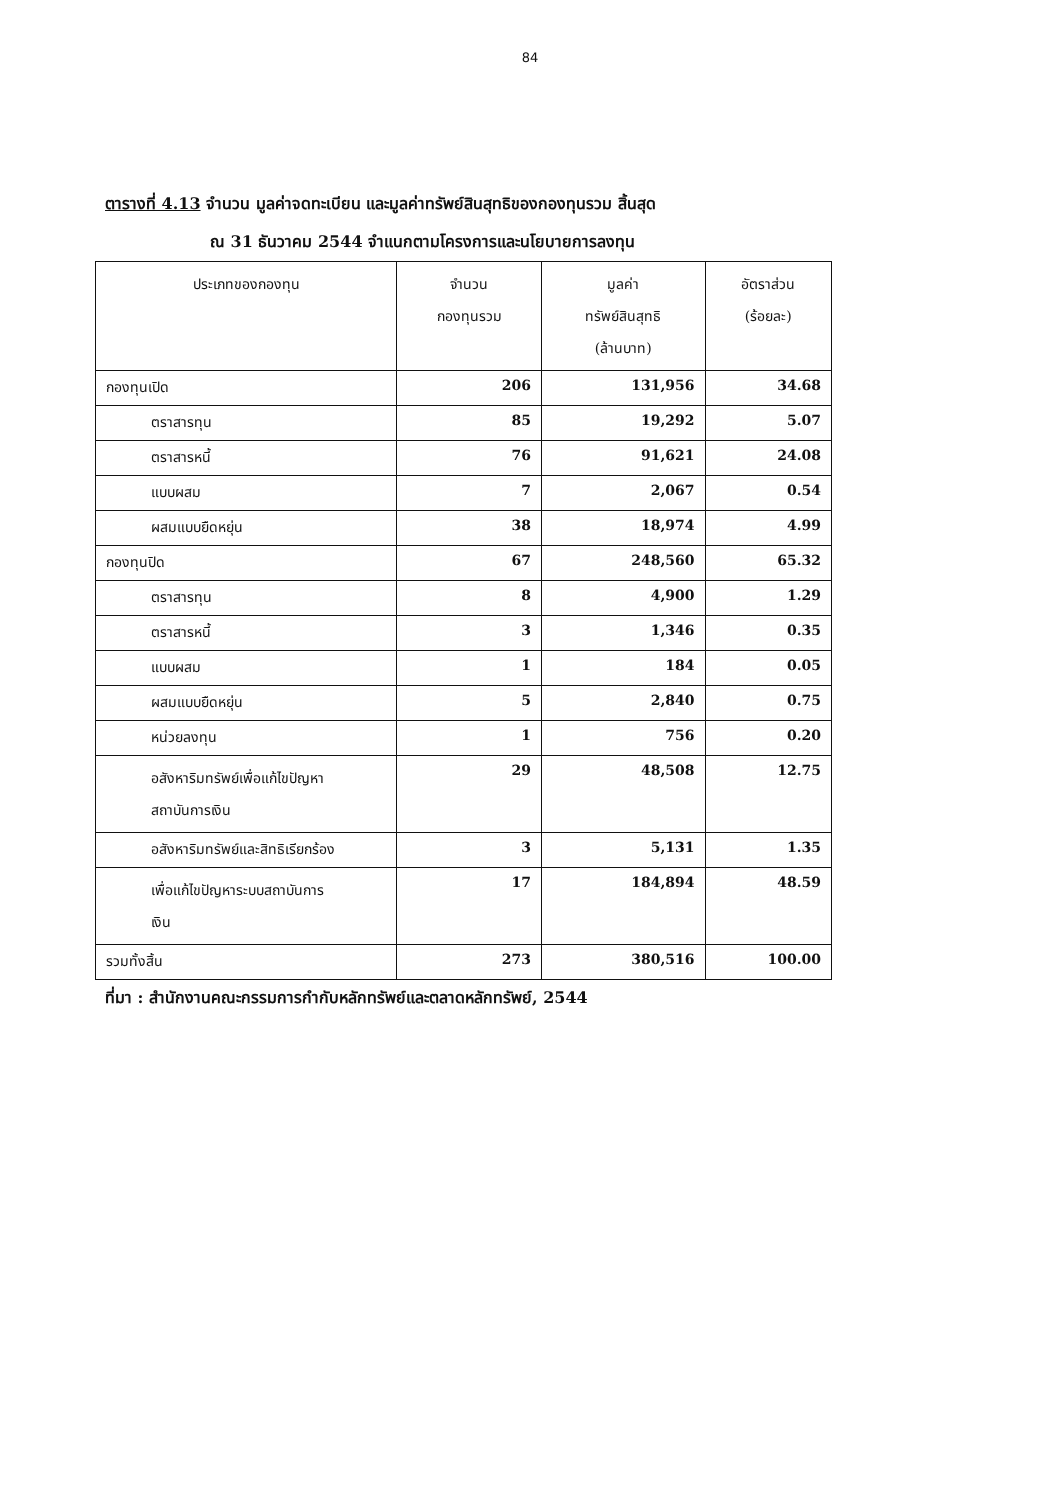84
ตารางที่ 4.13 จำนวน มูลค่าจดทะเบียน และมูลค่าทรัพย์สินสุทธิของกองทุนรวม สิ้นสุด
ณ 31 ธันวาคม 2544 จำแนกตามโครงการและนโยบายการลงทุน
| ประเภทของกองทุน | จำนวน กองทุนรวม | มูลค่า ทรัพย์สินสุทธิ (ล้านบาท) | อัตราส่วน (ร้อยละ) |
| --- | --- | --- | --- |
| กองทุนเปิด | 206 | 131,956 | 34.68 |
| ตราสารทุน | 85 | 19,292 | 5.07 |
| ตราสารหนี้ | 76 | 91,621 | 24.08 |
| แบบผสม | 7 | 2,067 | 0.54 |
| ผสมแบบยืดหยุ่น | 38 | 18,974 | 4.99 |
| กองทุนปิด | 67 | 248,560 | 65.32 |
| ตราสารทุน | 8 | 4,900 | 1.29 |
| ตราสารหนี้ | 3 | 1,346 | 0.35 |
| แบบผสม | 1 | 184 | 0.05 |
| ผสมแบบยืดหยุ่น | 5 | 2,840 | 0.75 |
| หน่วยลงทุน | 1 | 756 | 0.20 |
| อสังหาริมทรัพย์เพื่อแก้ไขปัญหา สถาบันการเงิน | 29 | 48,508 | 12.75 |
| อสังหาริมทรัพย์และสิทธิเรียกร้อง | 3 | 5,131 | 1.35 |
| เพื่อแก้ไขปัญหาระบบสถาบันการ เงิน | 17 | 184,894 | 48.59 |
| รวมทั้งสิ้น | 273 | 380,516 | 100.00 |
ที่มา : สำนักงานคณะกรรมการกำกับหลักทรัพย์และตลาดหลักทรัพย์, 2544